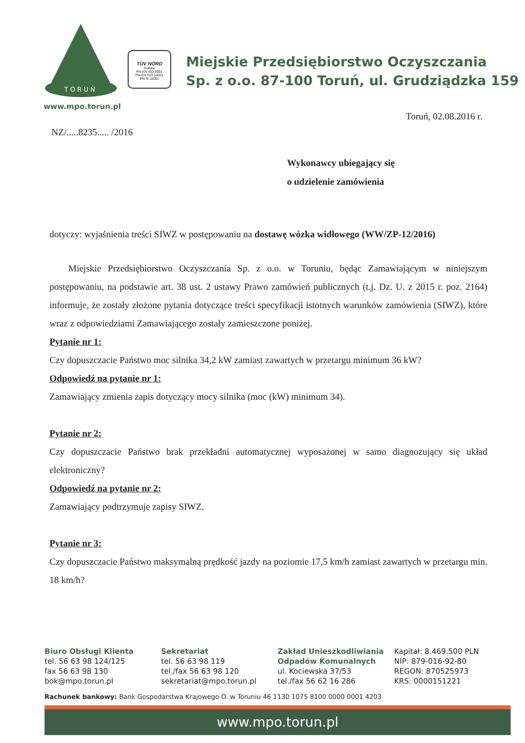TORUŃ
www.mpo.torun.pl
TÜV NORD
Polska
PN-EN ISO 9001
PN-EN ISO 14001
PN-N-18001
Miejskie Przedsiębiorstwo Oczyszczania
Sp. z o.o. 87-100 Toruń, ul. Grudziądzka 159
Toruń, 02.08.2016 r.
NZ/.....8235..... /2016
Wykonawcy ubiegający się
o udzielenie zamówienia
dotyczy: wyjaśnienia treści SIWZ w postępowaniu na dostawę wózka widłowego (WW/ZP-12/2016)
Miejskie Przedsiębiorstwo Oczyszczania Sp. z o.o. w Toruniu, będąc Zamawiającym w niniejszym postępowaniu, na podstawie art. 38 ust. 2 ustawy Prawo zamówień publicznych (t.j. Dz. U. z 2015 r. poz. 2164) informuje, że zostały złożone pytania dotyczące treści specyfikacji istotnych warunków zamówienia (SIWZ), które wraz z odpowiedziami Zamawiającego zostały zamieszczone poniżej.
Pytanie nr 1:
Czy dopuszczacie Państwo moc silnika 34,2 kW zamiast zawartych w przetargu minimum 36 kW?
Odpowiedź na pytanie nr 1:
Zamawiający zmienia zapis dotyczący mocy silnika (moc (kW) minimum 34).
Pytanie nr 2:
Czy dopuszczacie Państwo brak przekładni automatycznej wyposażonej w samo diagnozujący się układ elektroniczny?
Odpowiedź na pytanie nr 2:
Zamawiający podtrzymuje zapisy SIWZ.
Pytanie nr 3:
Czy dopuszczacie Państwo maksymalną prędkość jazdy na poziomie 17,5 km/h zamiast zawartych w przetargu min. 18 km/h?
Biuro Obsługi Klienta
tel. 56 63 98 124/125
fax 56 63 98 130
bok@mpo.torun.pl
Sekretariat
tel. 56 63 98 119
tel./fax 56 63 98 120
sekretariat@mpo.torun.pl
Zakład Unieszkodliwiania
Odpadów Komunalnych
ul. Kociewska 37/53
tel./fax 56 62 16 286
Kapitał: 8.469.500 PLN
NIP: 879-016-92-80
REGON: 870525973
KRS: 0000151221
Rachunek bankowy: Bank Gospodarstwa Krajowego O. w Toruniu 46 1130 1075 8100 0000 0001 4203
www.mpo.torun.pl